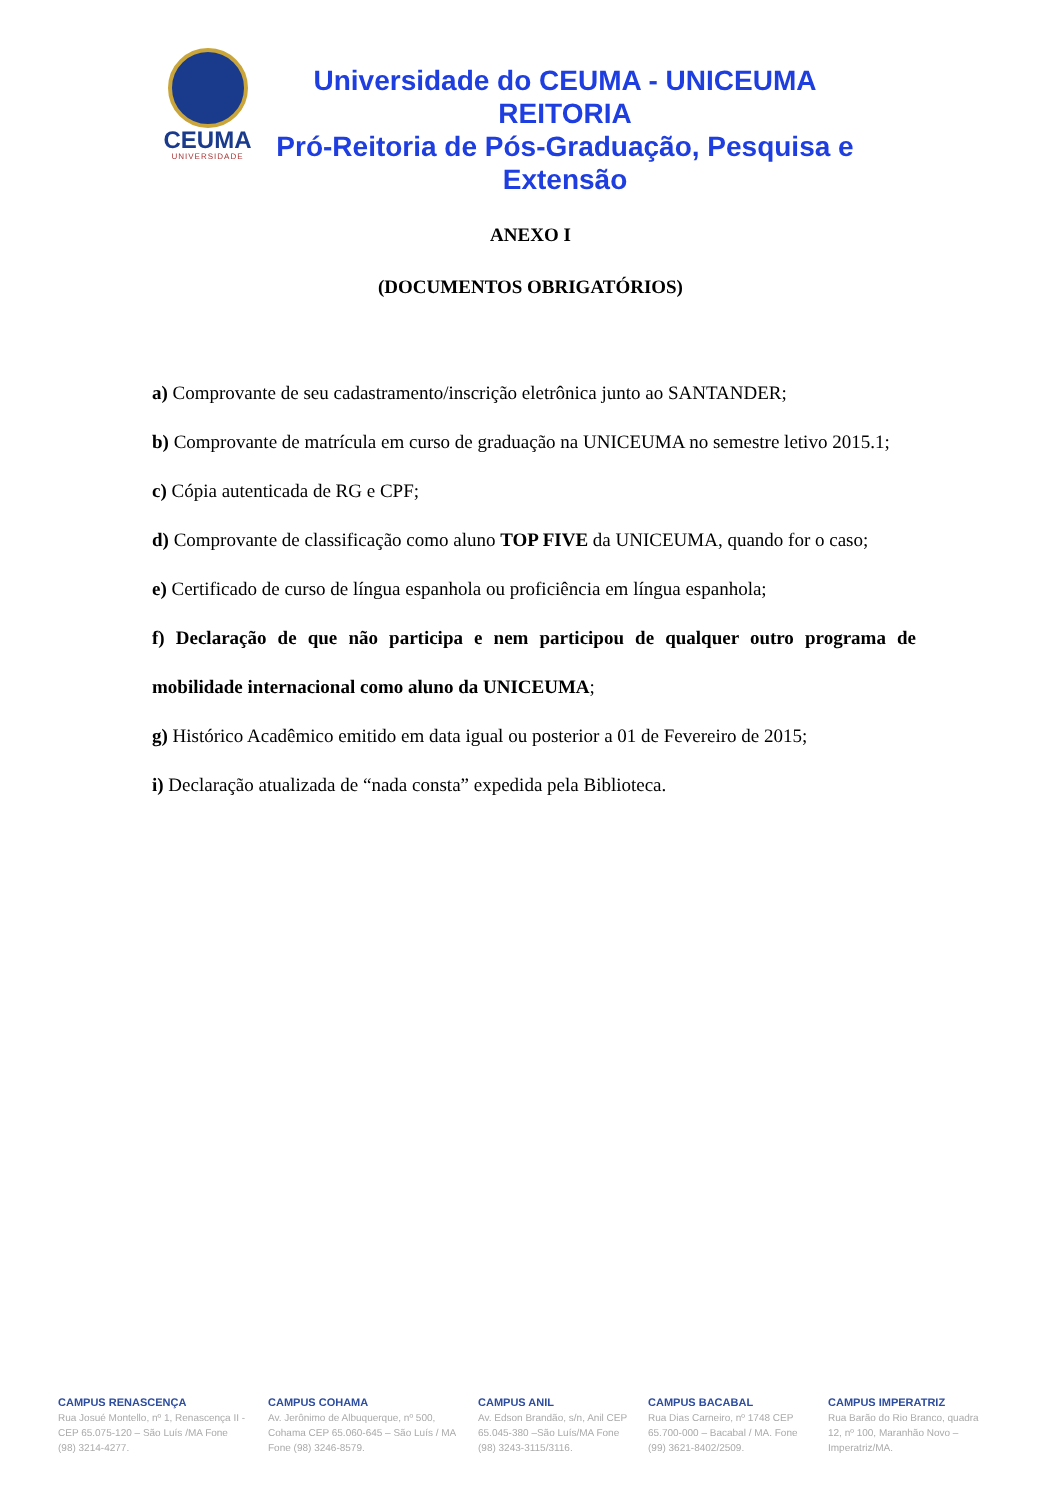CEUMA
UNIVERSIDADE
Universidade do CEUMA - UNICEUMA
REITORIA
Pró-Reitoria de Pós-Graduação, Pesquisa e Extensão
ANEXO I
(DOCUMENTOS OBRIGATÓRIOS)
a) Comprovante de seu cadastramento/inscrição eletrônica junto ao SANTANDER;
b) Comprovante de matrícula em curso de graduação na UNICEUMA no semestre letivo 2015.1;
c) Cópia autenticada de RG e CPF;
d) Comprovante de classificação como aluno TOP FIVE da UNICEUMA, quando for o caso;
e) Certificado de curso de língua espanhola ou proficiência em língua espanhola;
f) Declaração de que não participa e nem participou de qualquer outro programa de mobilidade internacional como aluno da UNICEUMA;
g) Histórico Acadêmico emitido em data igual ou posterior a 01 de Fevereiro de 2015;
i) Declaração atualizada de “nada consta” expedida pela Biblioteca.
CAMPUS RENASCENÇA
Rua Josué Montello, nº 1, Renascença II - CEP 65.075-120 – São Luís /MA Fone (98) 3214-4277.
CAMPUS COHAMA
Av. Jerônimo de Albuquerque, nº 500, Cohama CEP 65.060-645 – São Luís / MA Fone (98) 3246-8579.
CAMPUS ANIL
Av. Edson Brandão, s/n, Anil CEP 65.045-380 –São Luís/MA Fone (98) 3243-3115/3116.
CAMPUS BACABAL
Rua Dias Carneiro, nº 1748 CEP 65.700-000 – Bacabal / MA. Fone (99) 3621-8402/2509.
CAMPUS IMPERATRIZ
Rua Barão do Rio Branco, quadra 12, nº 100, Maranhão Novo – Imperatriz/MA.